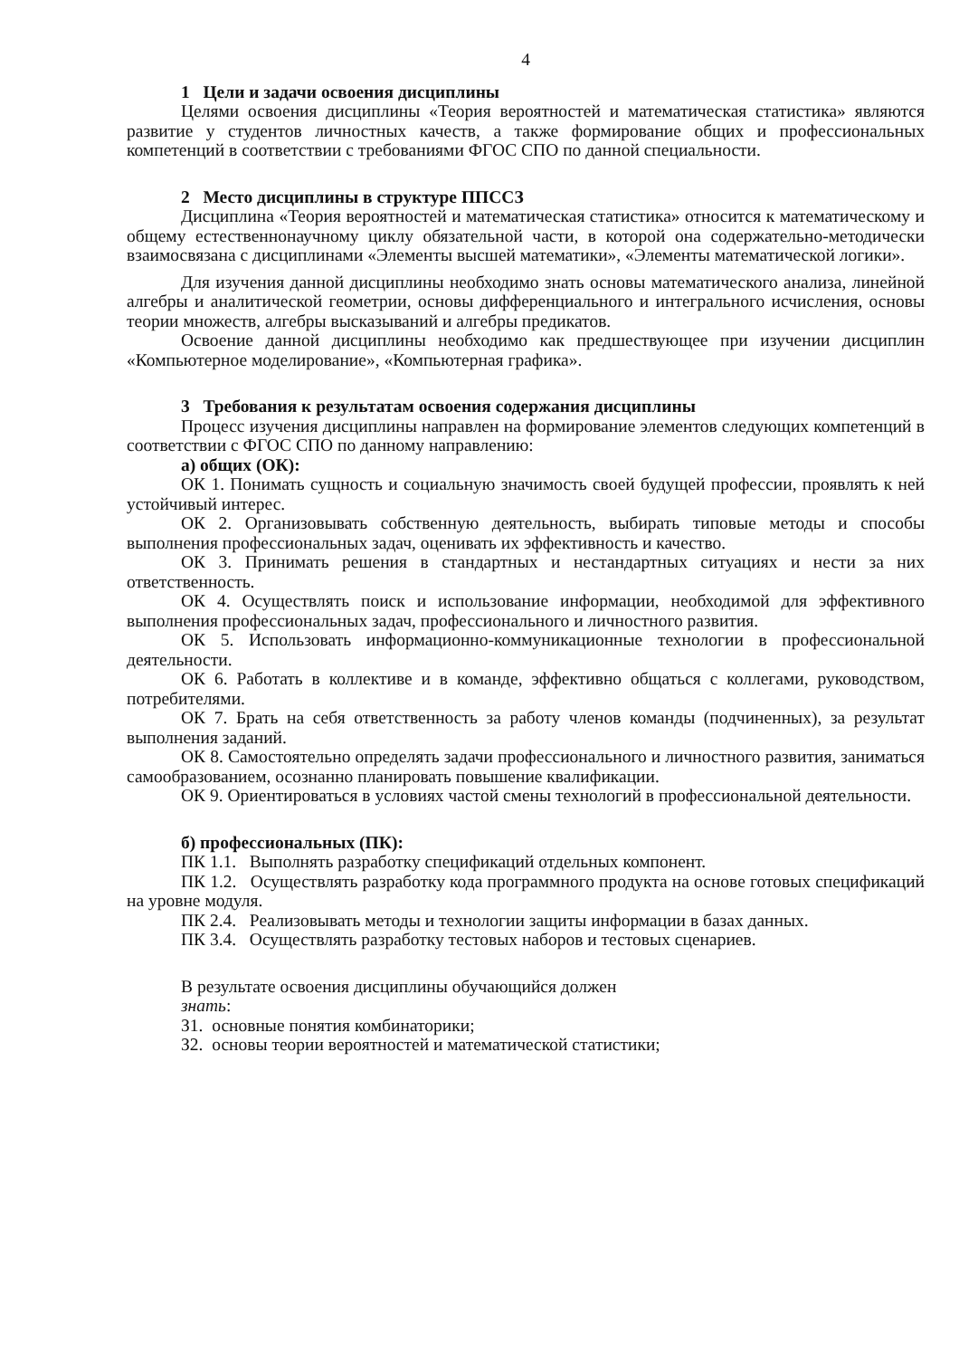4
1 Цели и задачи освоения дисциплины
Целями освоения дисциплины «Теория вероятностей и математическая статистика» являются развитие у студентов личностных качеств, а также формирование общих и профессиональных компетенций в соответствии с требованиями ФГОС СПО по данной специальности.
2 Место дисциплины в структуре ППССЗ
Дисциплина «Теория вероятностей и математическая статистика» относится к математическому и общему естественнонаучному циклу обязательной части, в которой она содержательно-методически взаимосвязана с дисциплинами «Элементы высшей математики», «Элементы математической логики».
Для изучения данной дисциплины необходимо знать основы математического анализа, линейной алгебры и аналитической геометрии, основы дифференциального и интегрального исчисления, основы теории множеств, алгебры высказываний и алгебры предикатов.
Освоение данной дисциплины необходимо как предшествующее при изучении дисциплин «Компьютерное моделирование», «Компьютерная графика».
3 Требования к результатам освоения содержания дисциплины
Процесс изучения дисциплины направлен на формирование элементов следующих компетенций в соответствии с ФГОС СПО по данному направлению:
а) общих (ОК):
ОК 1. Понимать сущность и социальную значимость своей будущей профессии, проявлять к ней устойчивый интерес.
ОК 2. Организовывать собственную деятельность, выбирать типовые методы и способы выполнения профессиональных задач, оценивать их эффективность и качество.
ОК 3. Принимать решения в стандартных и нестандартных ситуациях и нести за них ответственность.
ОК 4. Осуществлять поиск и использование информации, необходимой для эффективного выполнения профессиональных задач, профессионального и личностного развития.
ОК 5. Использовать информационно-коммуникационные технологии в профессиональной деятельности.
ОК 6. Работать в коллективе и в команде, эффективно общаться с коллегами, руководством, потребителями.
ОК 7. Брать на себя ответственность за работу членов команды (подчиненных), за результат выполнения заданий.
ОК 8. Самостоятельно определять задачи профессионального и личностного развития, заниматься самообразованием, осознанно планировать повышение квалификации.
ОК 9. Ориентироваться в условиях частой смены технологий в профессиональной деятельности.
б) профессиональных (ПК):
ПК 1.1. Выполнять разработку спецификаций отдельных компонент.
ПК 1.2. Осуществлять разработку кода программного продукта на основе готовых спецификаций на уровне модуля.
ПК 2.4. Реализовывать методы и технологии защиты информации в базах данных.
ПК 3.4. Осуществлять разработку тестовых наборов и тестовых сценариев.
В результате освоения дисциплины обучающийся должен
знать:
З1. основные понятия комбинаторики;
З2. основы теории вероятностей и математической статистики;